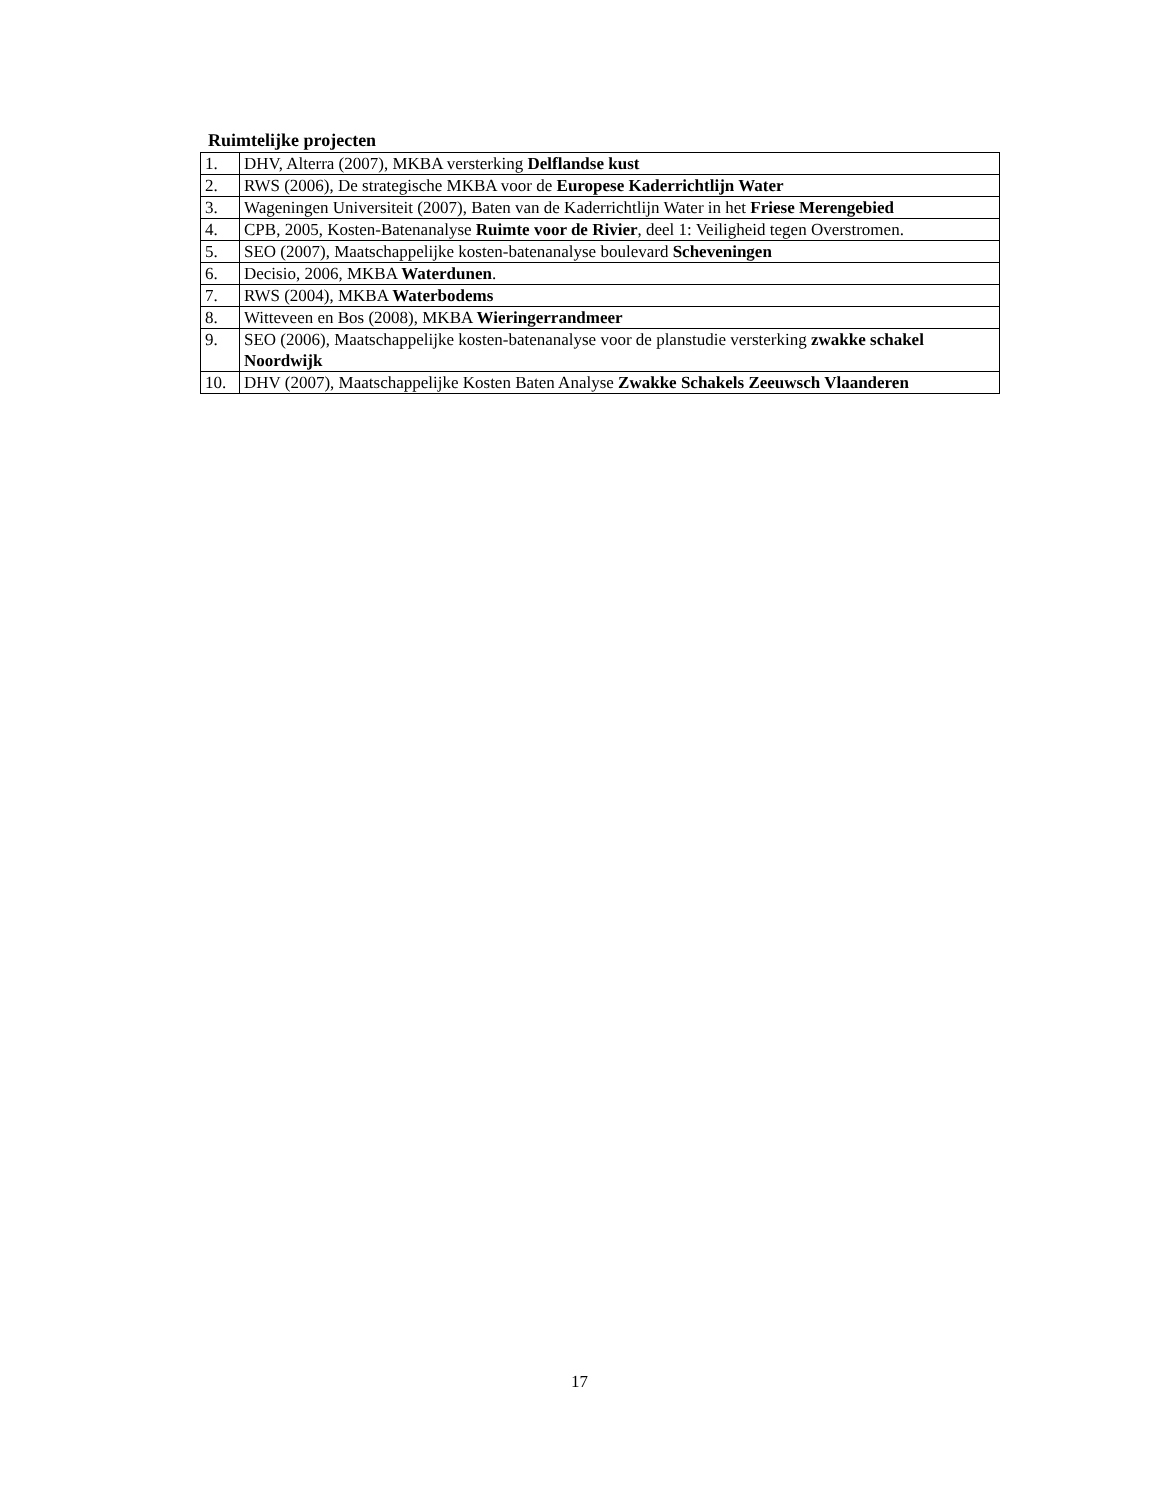Ruimtelijke projecten
| 1. | DHV, Alterra (2007), MKBA versterking Delflandse kust |
| 2. | RWS (2006), De strategische MKBA voor de Europese Kaderrichtlijn Water |
| 3. | Wageningen Universiteit (2007), Baten van de Kaderrichtlijn Water in het Friese Merengebied |
| 4. | CPB, 2005, Kosten-Batenanalyse Ruimte voor de Rivier , deel 1: Veiligheid tegen Overstromen. |
| 5. | SEO (2007), Maatschappelijke kosten-batenanalyse boulevard Scheveningen |
| 6. | Decisio, 2006, MKBA Waterdunen . |
| 7. | RWS (2004), MKBA Waterbodems |
| 8. | Witteveen en Bos (2008), MKBA Wieringerrandmeer |
| 9. | SEO (2006), Maatschappelijke kosten-batenanalyse voor de planstudie versterking zwakke schakel Noordwijk |
| 10. | DHV (2007), Maatschappelijke Kosten Baten Analyse Zwakke Schakels Zeeuwsch Vlaanderen |
17